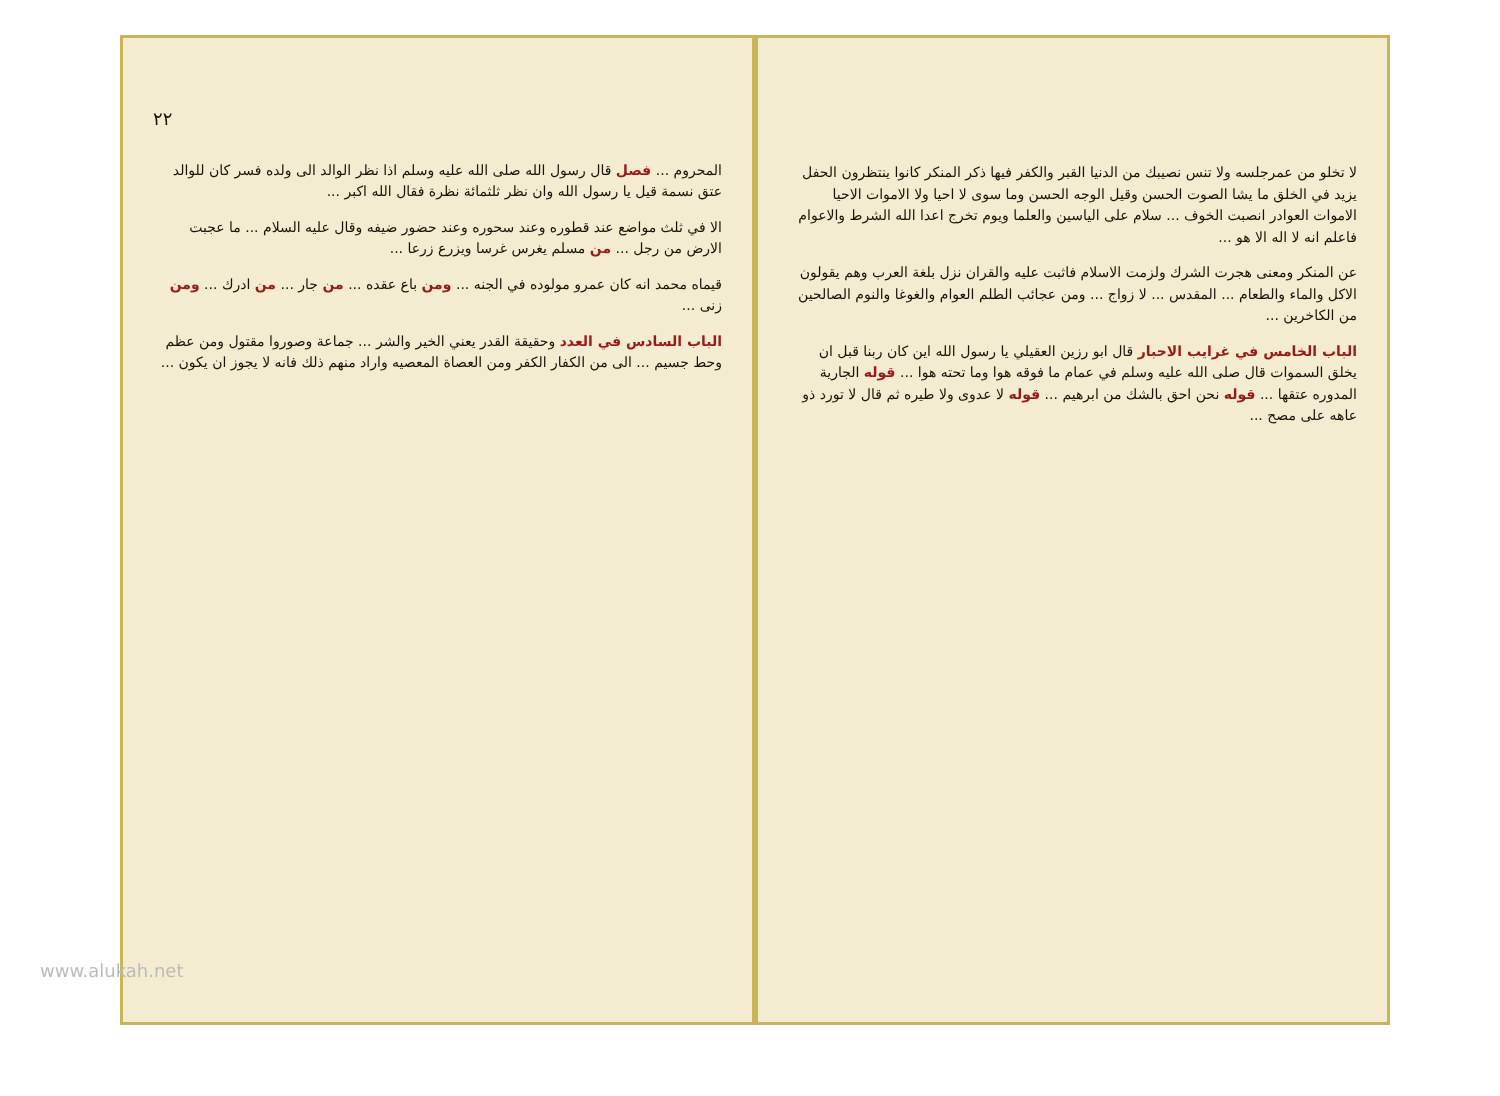لا تخلو من عمرجلسه ولا تنس نصيبك من الدنيا القبر والكفر فيها ذكر المنكر كانوا ينتظرون الحفل يزيد في الخلق ما يشا الصوت الحسن وقيل الوجه الحسن وما سوى لا احيا ولا الاموات الاحيا الاموات العوادر انصبت الخوف ... سلام على الياسين والعلما ويوم تخرج اعدا الله الشرط والاعوام فاعلم انه لا اله الا هو ...
عن المنكر ومعنى هجرت الشرك ولزمت الاسلام فاثبت عليه والقران نزل بلغة العرب وهم يقولون الاكل والماء والطعام ... المقدس ... لا زواج ... ومن عجائب الطلم العوام والغوغا والنوم الصالحين من الكاخرين ...
الباب الخامس في غرايب الاحبار قال ابو رزين العقيلي يا رسول الله اين كان ربنا قبل ان يخلق السموات قال صلى الله عليه وسلم في عمام ما فوقه هوا وما تحته هوا ... قوله الجارية المدوره عتقها ... قوله نحن احق بالشك من ابرهيم ... قوله لا عدوى ولا طيره ثم قال لا تورد ذو عاهه على مصح ...
٢٢
المحروم ... فصل قال رسول الله صلى الله عليه وسلم اذا نظر الوالد الى ولده فسر كان للوالد عتق نسمة قيل يا رسول الله وان نظر ثلثمائة نظرة فقال الله اكبر ...
الا في ثلث مواضع عند قطوره وعند سحوره وعند حضور ضيفه وقال عليه السلام ... ما عجبت الارض من رجل ... من مسلم يغرس غرسا ويزرع زرعا ...
قيماه محمد انه كان عمرو مولوده في الجنه ... ومن باع عقده ... من جار ... من ادرك ... ومن زنى ...
الباب السادس في العدد وحقيقة القدر يعني الخير والشر ... جماعة وصوروا مقتول ومن عظم وحط جسيم ... الى من الكفار الكفر ومن العصاة المعصيه واراد منهم ذلك فانه لا يجوز ان يكون ...
www.alukah.net